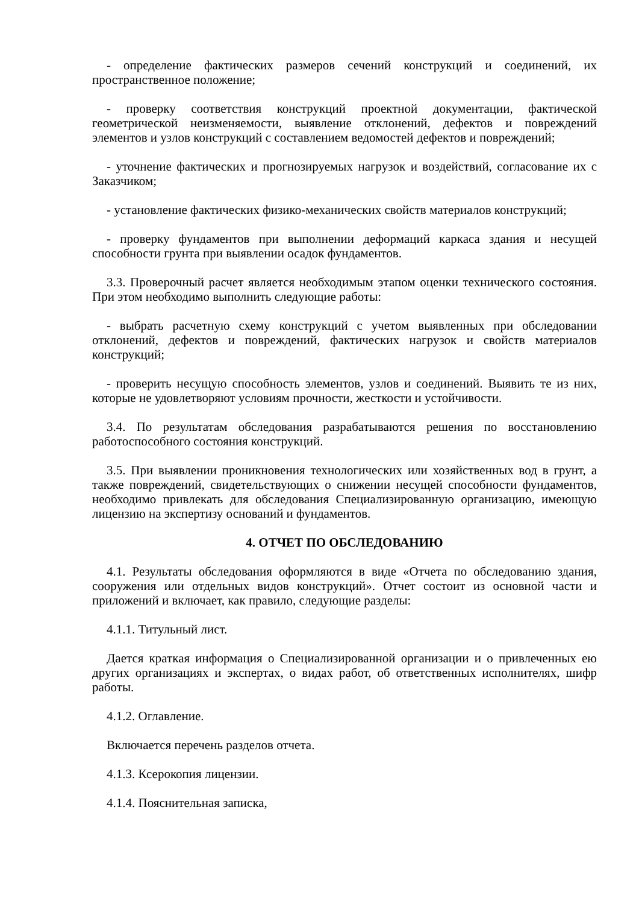- определение фактических размеров сечений конструкций и соединений, их пространственное положение;
- проверку соответствия конструкций проектной документации, фактической геометрической неизменяемости, выявление отклонений, дефектов и повреждений элементов и узлов конструкций с составлением ведомостей дефектов и повреждений;
- уточнение фактических и прогнозируемых нагрузок и воздействий, согласование их с Заказчиком;
- установление фактических физико-механических свойств материалов конструкций;
- проверку фундаментов при выполнении деформаций каркаса здания и несущей способности грунта при выявлении осадок фундаментов.
3.3. Проверочный расчет является необходимым этапом оценки технического состояния. При этом необходимо выполнить следующие работы:
- выбрать расчетную схему конструкций с учетом выявленных при обследовании отклонений, дефектов и повреждений, фактических нагрузок и свойств материалов конструкций;
- проверить несущую способность элементов, узлов и соединений. Выявить те из них, которые не удовлетворяют условиям прочности, жесткости и устойчивости.
3.4. По результатам обследования разрабатываются решения по восстановлению работоспособного состояния конструкций.
3.5. При выявлении проникновения технологических или хозяйственных вод в грунт, а также повреждений, свидетельствующих о снижении несущей способности фундаментов, необходимо привлекать для обследования Специализированную организацию, имеющую лицензию на экспертизу оснований и фундаментов.
4. ОТЧЕТ ПО ОБСЛЕДОВАНИЮ
4.1. Результаты обследования оформляются в виде «Отчета по обследованию здания, сооружения или отдельных видов конструкций». Отчет состоит из основной части и приложений и включает, как правило, следующие разделы:
4.1.1. Титульный лист.
Дается краткая информация о Специализированной организации и о привлеченных ею других организациях и экспертах, о видах работ, об ответственных исполнителях, шифр работы.
4.1.2. Оглавление.
Включается перечень разделов отчета.
4.1.3. Ксерокопия лицензии.
4.1.4. Пояснительная записка,